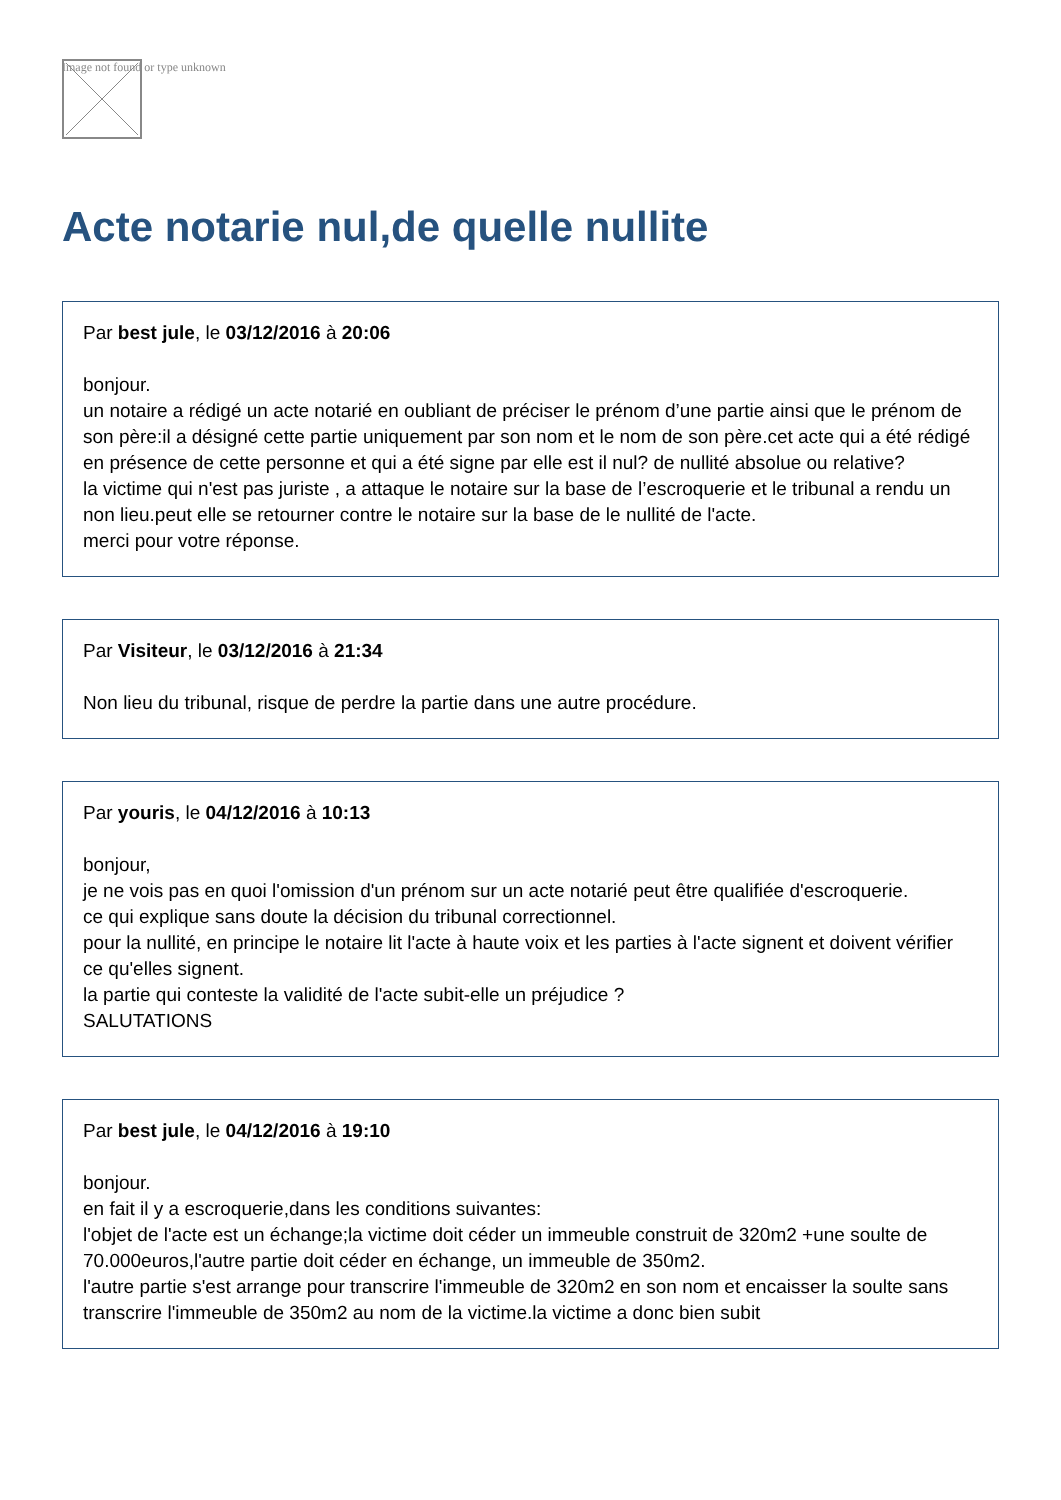Image not found or type unknown
Acte notarie nul,de quelle nullite
Par best jule, le 03/12/2016 à 20:06
bonjour.
un notaire a rédigé un acte notarié en oubliant de préciser le prénom d’une partie ainsi que le prénom de son père:il a désigné cette partie uniquement par son nom et le nom de son père.cet acte qui a été rédigé en présence de cette personne et qui a été signe par elle est il nul? de nullité absolue ou relative?
la victime qui n'est pas juriste , a attaque le notaire sur la base de l’escroquerie et le tribunal a rendu un non lieu.peut elle se retourner contre le notaire sur la base de le nullité de l'acte.
merci pour votre réponse.
Par Visiteur, le 03/12/2016 à 21:34
Non lieu du tribunal, risque de perdre la partie dans une autre procédure.
Par youris, le 04/12/2016 à 10:13
bonjour,
je ne vois pas en quoi l'omission d'un prénom sur un acte notarié peut être qualifiée d'escroquerie.
ce qui explique sans doute la décision du tribunal correctionnel.
pour la nullité, en principe le notaire lit l'acte à haute voix et les parties à l'acte signent et doivent vérifier ce qu'elles signent.
la partie qui conteste la validité de l'acte subit-elle un préjudice ?
SALUTATIONS
Par best jule, le 04/12/2016 à 19:10
bonjour.
en fait il y a escroquerie,dans les conditions suivantes:
l'objet de l'acte est un échange;la victime doit céder un immeuble construit de 320m2 +une soulte de 70.000euros,l'autre partie doit céder en échange, un immeuble de 350m2.
l'autre partie s'est arrange pour transcrire l'immeuble de 320m2 en son nom et encaisser la soulte sans transcrire l'immeuble de 350m2 au nom de la victime.la victime a donc bien subit